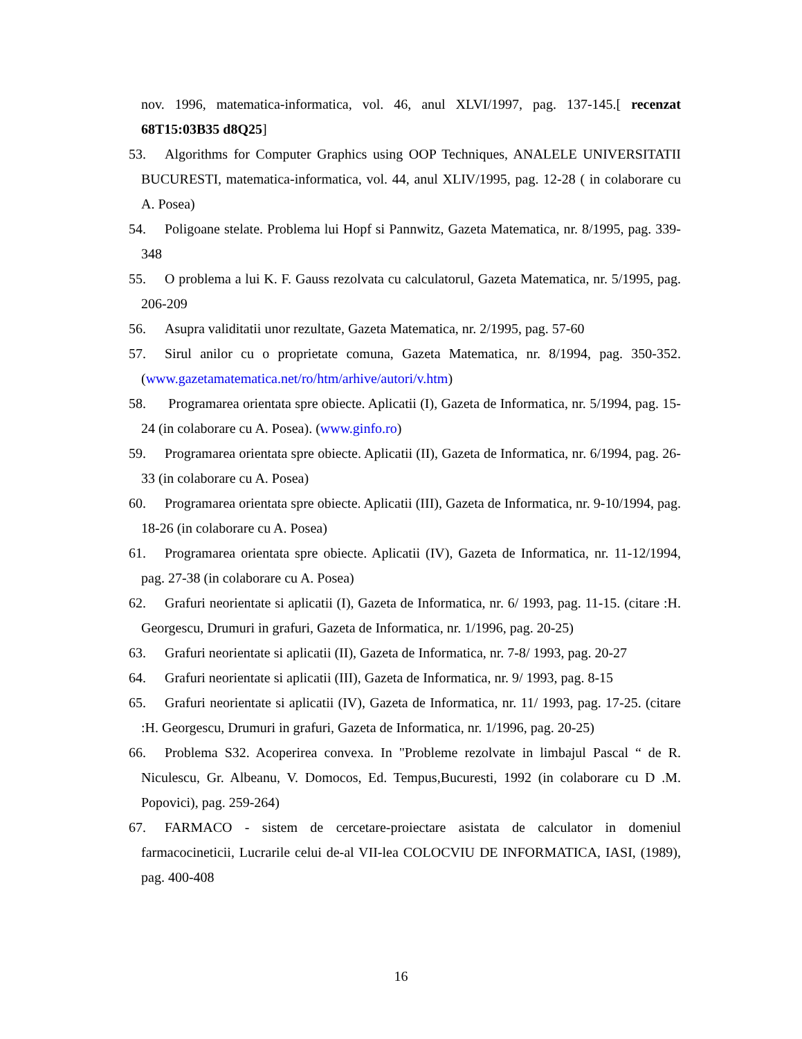nov. 1996, matematica-informatica, vol. 46, anul XLVI/1997, pag. 137-145.[ recenzat 68T15:03B35 d8Q25]
53. Algorithms for Computer Graphics using OOP Techniques, ANALELE UNIVERSITATII BUCURESTI, matematica-informatica, vol. 44, anul XLIV/1995, pag. 12-28 ( in colaborare cu A. Posea)
54. Poligoane stelate. Problema lui Hopf si Pannwitz, Gazeta Matematica, nr. 8/1995, pag. 339-348
55. O problema a lui K. F. Gauss rezolvata cu calculatorul, Gazeta Matematica, nr. 5/1995, pag. 206-209
56. Asupra validitatii unor rezultate, Gazeta Matematica, nr. 2/1995, pag. 57-60
57. Sirul anilor cu o proprietate comuna, Gazeta Matematica, nr. 8/1994, pag. 350-352. (www.gazetamatematica.net/ro/htm/arhive/autori/v.htm)
58. Programarea orientata spre obiecte. Aplicatii (I), Gazeta de Informatica, nr. 5/1994, pag. 15-24 (in colaborare cu A. Posea). (www.ginfo.ro)
59. Programarea orientata spre obiecte. Aplicatii (II), Gazeta de Informatica, nr. 6/1994, pag. 26-33 (in colaborare cu A. Posea)
60. Programarea orientata spre obiecte. Aplicatii (III), Gazeta de Informatica, nr. 9-10/1994, pag. 18-26 (in colaborare cu A. Posea)
61. Programarea orientata spre obiecte. Aplicatii (IV), Gazeta de Informatica, nr. 11-12/1994, pag. 27-38 (in colaborare cu A. Posea)
62. Grafuri neorientate si aplicatii (I), Gazeta de Informatica, nr. 6/ 1993, pag. 11-15. (citare :H. Georgescu, Drumuri in grafuri, Gazeta de Informatica, nr. 1/1996, pag. 20-25)
63. Grafuri neorientate si aplicatii (II), Gazeta de Informatica, nr. 7-8/ 1993, pag. 20-27
64. Grafuri neorientate si aplicatii (III), Gazeta de Informatica, nr. 9/ 1993, pag. 8-15
65. Grafuri neorientate si aplicatii (IV), Gazeta de Informatica, nr. 11/ 1993, pag. 17-25. (citare :H. Georgescu, Drumuri in grafuri, Gazeta de Informatica, nr. 1/1996, pag. 20-25)
66. Problema S32. Acoperirea convexa. In "Probleme rezolvate in limbajul Pascal “ de R. Niculescu, Gr. Albeanu, V. Domocos, Ed. Tempus,Bucuresti, 1992 (in colaborare cu D .M. Popovici), pag. 259-264)
67. FARMACO - sistem de cercetare-proiectare asistata de calculator in domeniul farmacocineticii, Lucrarile celui de-al VII-lea COLOCVIU DE INFORMATICA, IASI, (1989), pag. 400-408
16